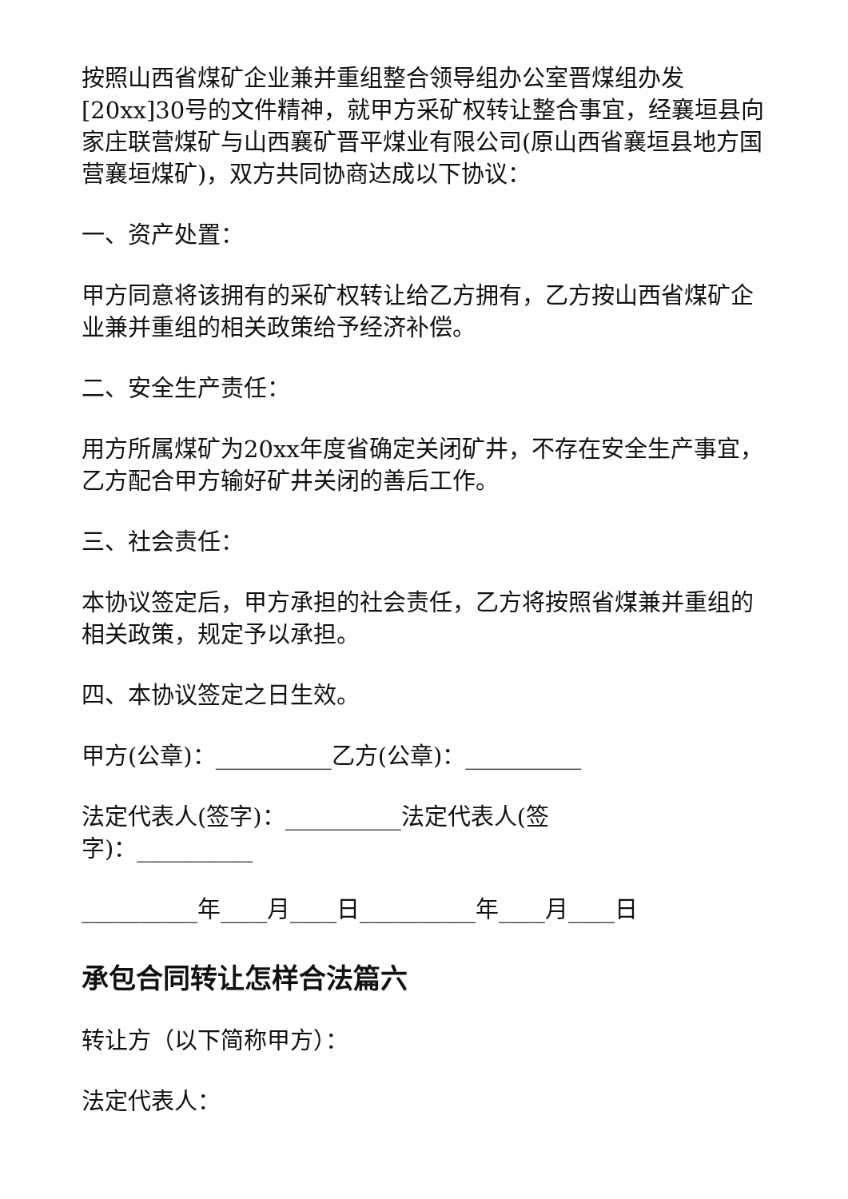按照山西省煤矿企业兼并重组整合领导组办公室晋煤组办发[20xx]30号的文件精神，就甲方采矿权转让整合事宜，经襄垣县向家庄联营煤矿与山西襄矿晋平煤业有限公司(原山西省襄垣县地方国营襄垣煤矿)，双方共同协商达成以下协议：
一、资产处置：
甲方同意将该拥有的采矿权转让给乙方拥有，乙方按山西省煤矿企业兼并重组的相关政策给予经济补偿。
二、安全生产责任：
用方所属煤矿为20xx年度省确定关闭矿井，不存在安全生产事宜，乙方配合甲方输好矿井关闭的善后工作。
三、社会责任：
本协议签定后，甲方承担的社会责任，乙方将按照省煤兼并重组的相关政策，规定予以承担。
四、本协议签定之日生效。
甲方(公章)：__________乙方(公章)：__________
法定代表人(签字)：__________法定代表人(签
字)：__________
__________年____月____日__________年____月____日
承包合同转让怎样合法篇六
转让方（以下简称甲方）：
法定代表人：